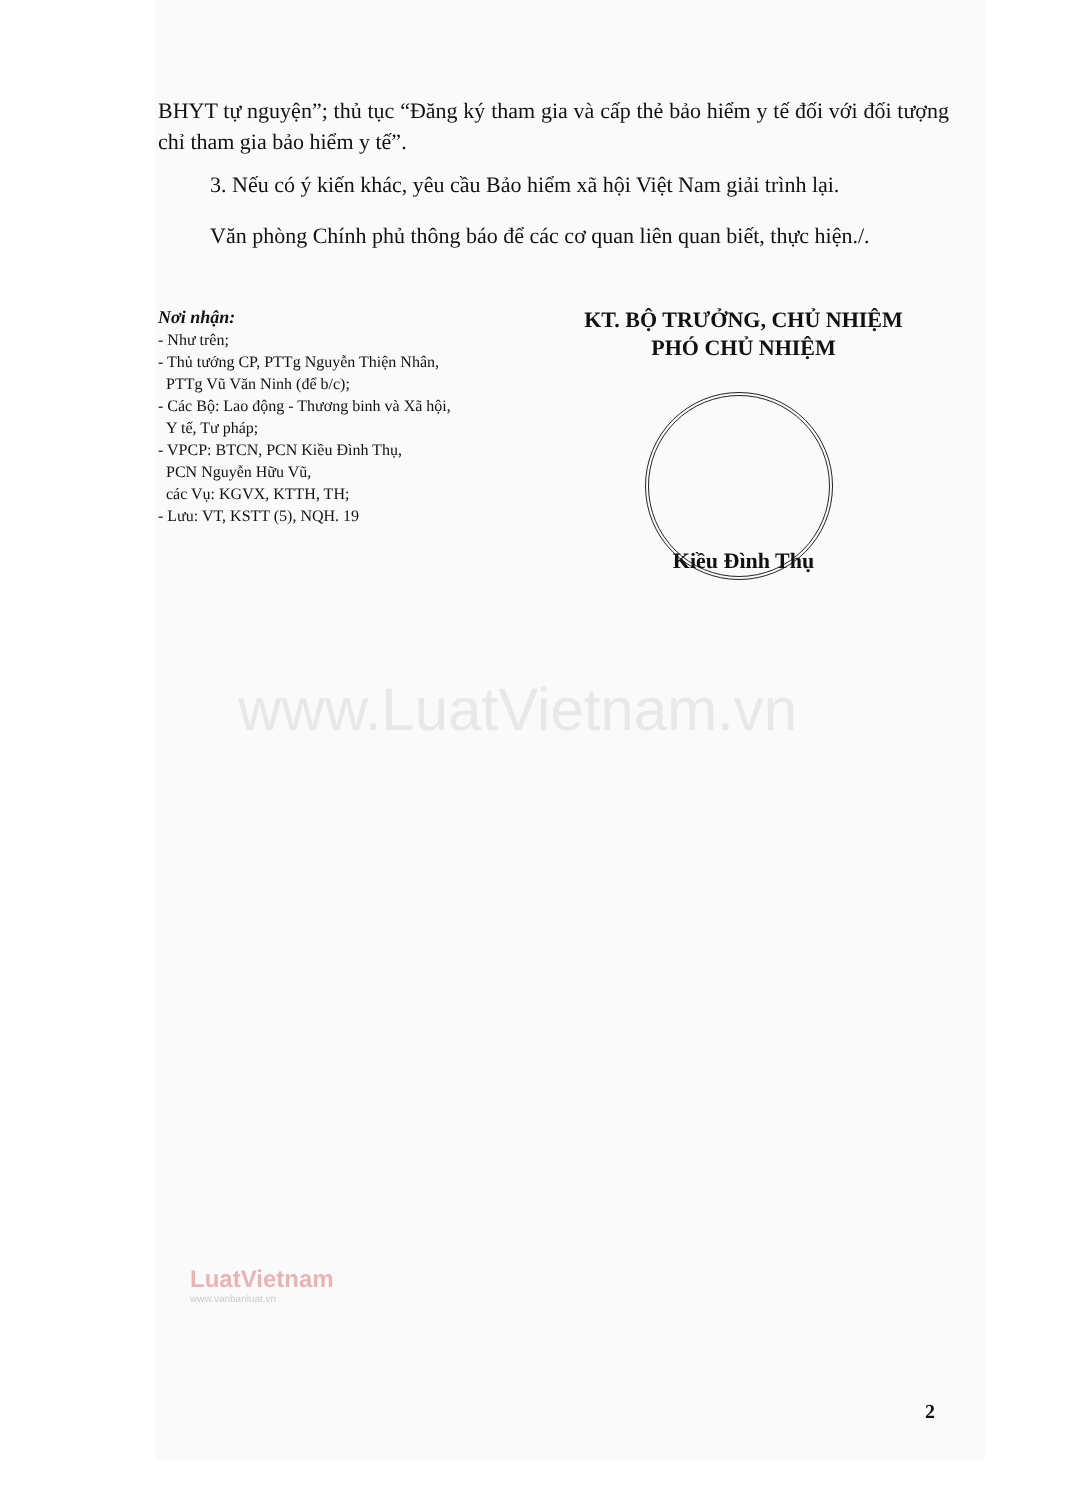BHYT tự nguyện”; thủ tục “Đăng ký tham gia và cấp thẻ bảo hiểm y tế đối với đối tượng chỉ tham gia bảo hiểm y tế”.
3. Nếu có ý kiến khác, yêu cầu Bảo hiểm xã hội Việt Nam giải trình lại.
Văn phòng Chính phủ thông báo để các cơ quan liên quan biết, thực hiện./.
Nơi nhận:
- Như trên;
- Thủ tướng CP, PTTg Nguyễn Thiện Nhân,
PTTg Vũ Văn Ninh (để b/c);
- Các Bộ: Lao động - Thương binh và Xã hội,
Y tế, Tư pháp;
- VPCP: BTCN, PCN Kiều Đình Thụ,
PCN Nguyễn Hữu Vũ,
các Vụ: KGVX, KTTH, TH;
- Lưu: VT, KSTT (5), NQH. 19
KT. BỘ TRƯỞNG, CHỦ NHIỆM
PHÓ CHỦ NHIỆM
Kiều Đình Thụ
www.LuatVietnam.vn
LuatVietnam
www.vanbanluat.vn
2